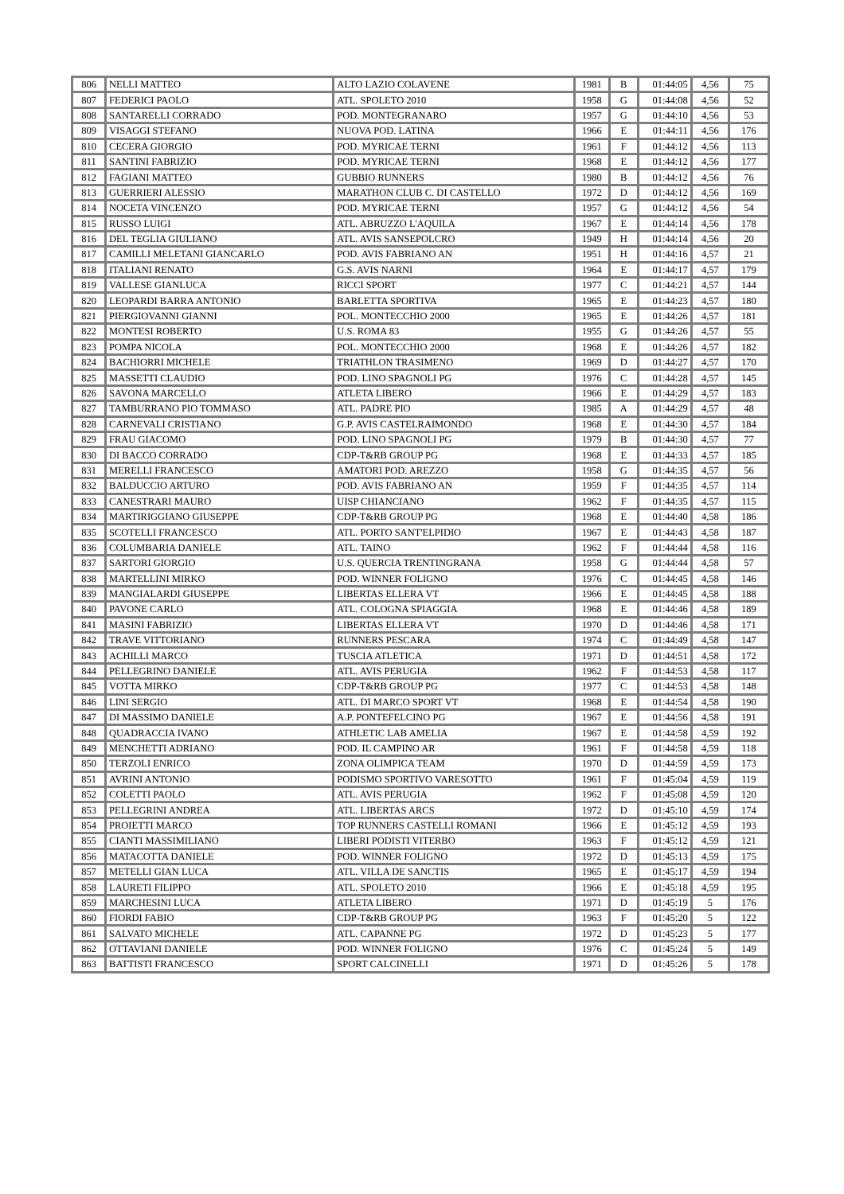| 806 | NELLI MATTEO | ALTO LAZIO COLAVENE | 1981 | B | 01:44:05 | 4,56 | 75 |
| 807 | FEDERICI PAOLO | ATL. SPOLETO 2010 | 1958 | G | 01:44:08 | 4,56 | 52 |
| 808 | SANTARELLI CORRADO | POD. MONTEGRANARO | 1957 | G | 01:44:10 | 4,56 | 53 |
| 809 | VISAGGI STEFANO | NUOVA POD. LATINA | 1966 | E | 01:44:11 | 4,56 | 176 |
| 810 | CECERA GIORGIO | POD. MYRICAE TERNI | 1961 | F | 01:44:12 | 4,56 | 113 |
| 811 | SANTINI FABRIZIO | POD. MYRICAE TERNI | 1968 | E | 01:44:12 | 4,56 | 177 |
| 812 | FAGIANI MATTEO | GUBBIO RUNNERS | 1980 | B | 01:44:12 | 4,56 | 76 |
| 813 | GUERRIERI ALESSIO | MARATHON CLUB C. DI CASTELLO | 1972 | D | 01:44:12 | 4,56 | 169 |
| 814 | NOCETA VINCENZO | POD. MYRICAE TERNI | 1957 | G | 01:44:12 | 4,56 | 54 |
| 815 | RUSSO LUIGI | ATL. ABRUZZO L'AQUILA | 1967 | E | 01:44:14 | 4,56 | 178 |
| 816 | DEL TEGLIA GIULIANO | ATL. AVIS SANSEPOLCRO | 1949 | H | 01:44:14 | 4,56 | 20 |
| 817 | CAMILLI MELETANI GIANCARLO | POD. AVIS FABRIANO AN | 1951 | H | 01:44:16 | 4,57 | 21 |
| 818 | ITALIANI RENATO | G.S. AVIS NARNI | 1964 | E | 01:44:17 | 4,57 | 179 |
| 819 | VALLESE GIANLUCA | RICCI SPORT | 1977 | C | 01:44:21 | 4,57 | 144 |
| 820 | LEOPARDI BARRA ANTONIO | BARLETTA SPORTIVA | 1965 | E | 01:44:23 | 4,57 | 180 |
| 821 | PIERGIOVANNI GIANNI | POL. MONTECCHIO 2000 | 1965 | E | 01:44:26 | 4,57 | 181 |
| 822 | MONTESI ROBERTO | U.S. ROMA 83 | 1955 | G | 01:44:26 | 4,57 | 55 |
| 823 | POMPA NICOLA | POL. MONTECCHIO 2000 | 1968 | E | 01:44:26 | 4,57 | 182 |
| 824 | BACHIORRI MICHELE | TRIATHLON TRASIMENO | 1969 | D | 01:44:27 | 4,57 | 170 |
| 825 | MASSETTI CLAUDIO | POD. LINO SPAGNOLI PG | 1976 | C | 01:44:28 | 4,57 | 145 |
| 826 | SAVONA MARCELLO | ATLETA LIBERO | 1966 | E | 01:44:29 | 4,57 | 183 |
| 827 | TAMBURRANO PIO TOMMASO | ATL. PADRE PIO | 1985 | A | 01:44:29 | 4,57 | 48 |
| 828 | CARNEVALI CRISTIANO | G.P. AVIS CASTELRAIMONDO | 1968 | E | 01:44:30 | 4,57 | 184 |
| 829 | FRAU GIACOMO | POD. LINO SPAGNOLI PG | 1979 | B | 01:44:30 | 4,57 | 77 |
| 830 | DI BACCO CORRADO | CDP-T&RB GROUP PG | 1968 | E | 01:44:33 | 4,57 | 185 |
| 831 | MERELLI FRANCESCO | AMATORI POD. AREZZO | 1958 | G | 01:44:35 | 4,57 | 56 |
| 832 | BALDUCCIO ARTURO | POD. AVIS FABRIANO AN | 1959 | F | 01:44:35 | 4,57 | 114 |
| 833 | CANESTRARI MAURO | UISP CHIANCIANO | 1962 | F | 01:44:35 | 4,57 | 115 |
| 834 | MARTIRIGGIANO GIUSEPPE | CDP-T&RB GROUP PG | 1968 | E | 01:44:40 | 4,58 | 186 |
| 835 | SCOTELLI FRANCESCO | ATL. PORTO SANT'ELPIDIO | 1967 | E | 01:44:43 | 4,58 | 187 |
| 836 | COLUMBARIA DANIELE | ATL. TAINO | 1962 | F | 01:44:44 | 4,58 | 116 |
| 837 | SARTORI GIORGIO | U.S. QUERCIA TRENTINGRANA | 1958 | G | 01:44:44 | 4,58 | 57 |
| 838 | MARTELLINI MIRKO | POD. WINNER FOLIGNO | 1976 | C | 01:44:45 | 4,58 | 146 |
| 839 | MANGIALARDI GIUSEPPE | LIBERTAS ELLERA VT | 1966 | E | 01:44:45 | 4,58 | 188 |
| 840 | PAVONE CARLO | ATL. COLOGNA SPIAGGIA | 1968 | E | 01:44:46 | 4,58 | 189 |
| 841 | MASINI FABRIZIO | LIBERTAS ELLERA VT | 1970 | D | 01:44:46 | 4,58 | 171 |
| 842 | TRAVE VITTORIANO | RUNNERS PESCARA | 1974 | C | 01:44:49 | 4,58 | 147 |
| 843 | ACHILLI MARCO | TUSCIA ATLETICA | 1971 | D | 01:44:51 | 4,58 | 172 |
| 844 | PELLEGRINO DANIELE | ATL. AVIS PERUGIA | 1962 | F | 01:44:53 | 4,58 | 117 |
| 845 | VOTTA MIRKO | CDP-T&RB GROUP PG | 1977 | C | 01:44:53 | 4,58 | 148 |
| 846 | LINI SERGIO | ATL. DI MARCO SPORT VT | 1968 | E | 01:44:54 | 4,58 | 190 |
| 847 | DI MASSIMO DANIELE | A.P. PONTEFELCINO PG | 1967 | E | 01:44:56 | 4,58 | 191 |
| 848 | QUADRACCIA IVANO | ATHLETIC LAB AMELIA | 1967 | E | 01:44:58 | 4,59 | 192 |
| 849 | MENCHETTI ADRIANO | POD. IL CAMPINO AR | 1961 | F | 01:44:58 | 4,59 | 118 |
| 850 | TERZOLI ENRICO | ZONA OLIMPICA TEAM | 1970 | D | 01:44:59 | 4,59 | 173 |
| 851 | AVRINI ANTONIO | PODISMO SPORTIVO VARESOTTO | 1961 | F | 01:45:04 | 4,59 | 119 |
| 852 | COLETTI PAOLO | ATL. AVIS PERUGIA | 1962 | F | 01:45:08 | 4,59 | 120 |
| 853 | PELLEGRINI ANDREA | ATL. LIBERTAS ARCS | 1972 | D | 01:45:10 | 4,59 | 174 |
| 854 | PROIETTI MARCO | TOP RUNNERS CASTELLI ROMANI | 1966 | E | 01:45:12 | 4,59 | 193 |
| 855 | CIANTI MASSIMILIANO | LIBERI PODISTI VITERBO | 1963 | F | 01:45:12 | 4,59 | 121 |
| 856 | MATACOTTA DANIELE | POD. WINNER FOLIGNO | 1972 | D | 01:45:13 | 4,59 | 175 |
| 857 | METELLI GIAN LUCA | ATL. VILLA DE SANCTIS | 1965 | E | 01:45:17 | 4,59 | 194 |
| 858 | LAURETI FILIPPO | ATL. SPOLETO 2010 | 1966 | E | 01:45:18 | 4,59 | 195 |
| 859 | MARCHESINI LUCA | ATLETA LIBERO | 1971 | D | 01:45:19 | 5 | 176 |
| 860 | FIORDI FABIO | CDP-T&RB GROUP PG | 1963 | F | 01:45:20 | 5 | 122 |
| 861 | SALVATO MICHELE | ATL. CAPANNE PG | 1972 | D | 01:45:23 | 5 | 177 |
| 862 | OTTAVIANI DANIELE | POD. WINNER FOLIGNO | 1976 | C | 01:45:24 | 5 | 149 |
| 863 | BATTISTI FRANCESCO | SPORT CALCINELLI | 1971 | D | 01:45:26 | 5 | 178 |